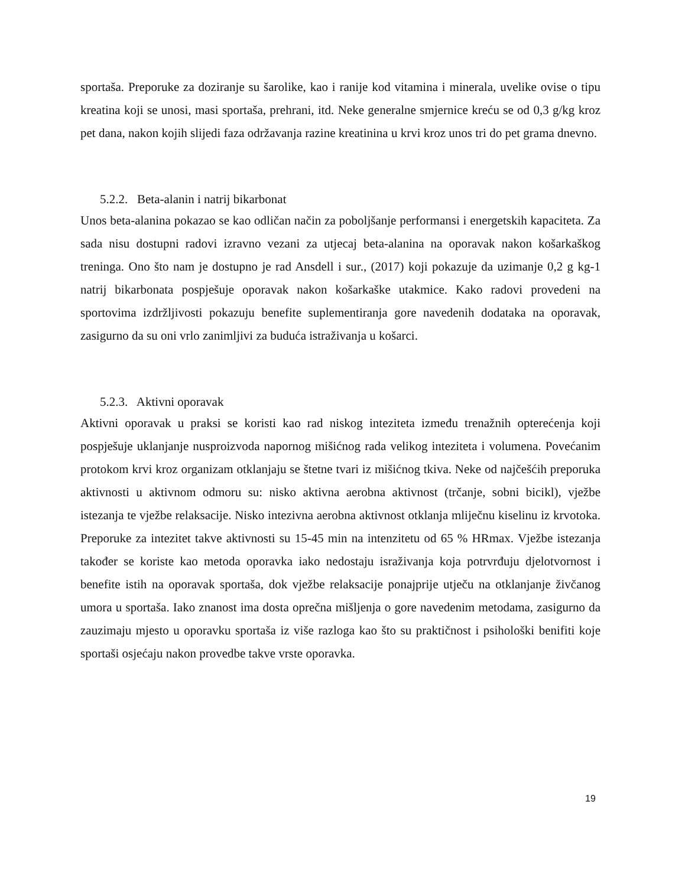sportaša. Preporuke za doziranje su šarolike, kao i ranije kod vitamina i minerala, uvelike ovise o tipu kreatina koji se unosi, masi sportaša, prehrani, itd. Neke generalne smjernice kreću se od 0,3 g/kg kroz pet dana, nakon kojih slijedi faza održavanja razine kreatinina u krvi kroz unos tri do pet grama dnevno.
5.2.2. Beta-alanin i natrij bikarbonat
Unos beta-alanina pokazao se kao odličan način za poboljšanje performansi i energetskih kapaciteta. Za sada nisu dostupni radovi izravno vezani za utjecaj beta-alanina na oporavak nakon košarkaškog treninga. Ono što nam je dostupno je rad Ansdell i sur., (2017) koji pokazuje da uzimanje 0,2 g kg-1 natrij bikarbonata pospješuje oporavak nakon košarkaške utakmice. Kako radovi provedeni na sportovima izdržljivosti pokazuju benefite suplementiranja gore navedenih dodataka na oporavak, zasigurno da su oni vrlo zanimljivi za buduća istraživanja u košarci.
5.2.3. Aktivni oporavak
Aktivni oporavak u praksi se koristi kao rad niskog inteziteta između trenažnih opterećenja koji pospješuje uklanjanje nusproizvoda napornog mišićnog rada velikog inteziteta i volumena. Povećanim protokom krvi kroz organizam otklanjaju se štetne tvari iz mišićnog tkiva. Neke od najčešćih preporuka aktivnosti u aktivnom odmoru su: nisko aktivna aerobna aktivnost (trčanje, sobni bicikl), vježbe istezanja te vježbe relaksacije. Nisko intezivna aerobna aktivnost otklanja mliječnu kiselinu iz krvotoka. Preporuke za intezitet takve aktivnosti su 15-45 min na intenzitetu od 65 % HRmax. Vježbe istezanja također se koriste kao metoda oporavka iako nedostaju israživanja koja potrvrđuju djelotvornost i benefite istih na oporavak sportaša, dok vježbe relaksacije ponajprije utječu na otklanjanje živčanog umora u sportaša. Iako znanost ima dosta oprečna mišljenja o gore navedenim metodama, zasigurno da zauzimaju mjesto u oporavku sportaša iz više razloga kao što su praktičnost i psihološki benifiti koje sportaši osjećaju nakon provedbe takve vrste oporavka.
19